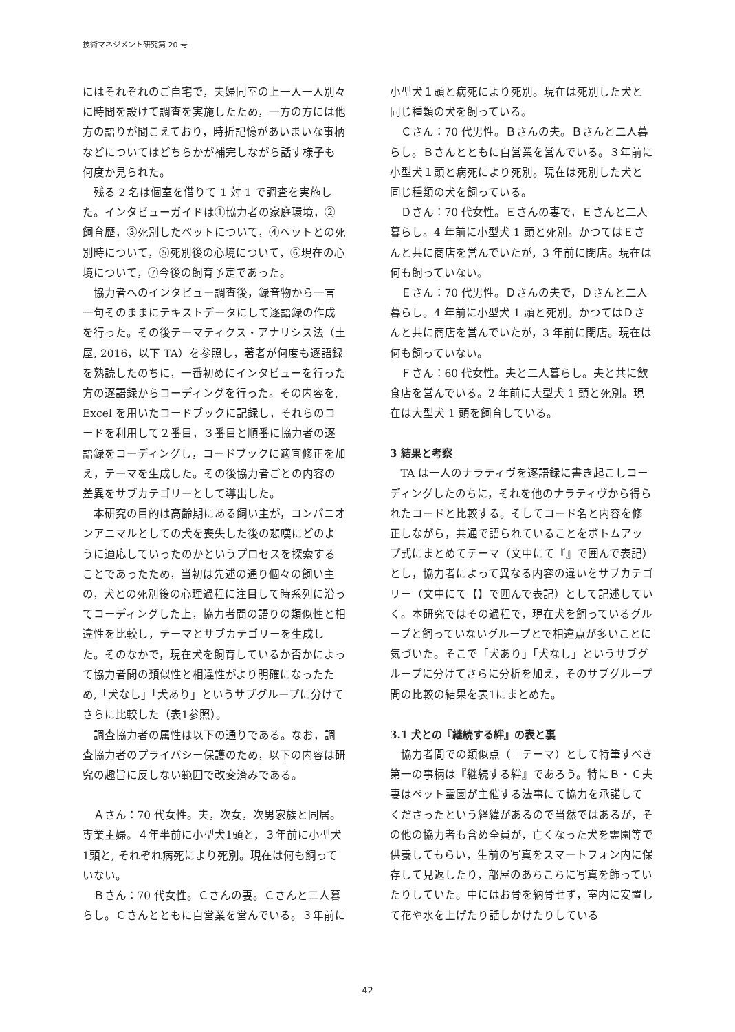技術マネジメント研究第 20 号
にはそれぞれのご自宅で，夫婦同室の上一人一人別々に時間を設けて調査を実施したため，一方の方には他方の語りが聞こえており，時折記憶があいまいな事柄などについてはどちらかが補完しながら話す様子も何度か見られた。
残る 2 名は個室を借りて 1 対 1 で調査を実施した。インタビューガイドは①協力者の家庭環境，②飼育歴，③死別したペットについて，④ペットとの死別時について，⑤死別後の心境について，⑥現在の心境について，⑦今後の飼育予定であった。
協力者へのインタビュー調査後，録音物から一言一句そのままにテキストデータにして逐語録の作成を行った。その後テーマティクス・アナリシス法（土屋, 2016，以下 TA）を参照し，著者が何度も逐語録を熟読したのちに，一番初めにインタビューを行った方の逐語録からコーディングを行った。その内容を, Excel を用いたコードブックに記録し，それらのコードを利用して２番目，３番目と順番に協力者の逐語録をコーディングし，コードブックに適宜修正を加え，テーマを生成した。その後協力者ごとの内容の差異をサブカテゴリーとして導出した。
本研究の目的は高齢期にある飼い主が，コンパニオンアニマルとしての犬を喪失した後の悲嘆にどのように適応していったのかというプロセスを探索することであったため，当初は先述の通り個々の飼い主の，犬との死別後の心理過程に注目して時系列に沿ってコーディングした上，協力者間の語りの類似性と相違性を比較し，テーマとサブカテゴリーを生成した。そのなかで，現在犬を飼育しているか否かによって協力者間の類似性と相違性がより明確になったため,「犬なし」「犬あり」というサブグループに分けてさらに比較した（表1参照）。
調査協力者の属性は以下の通りである。なお，調査協力者のプライバシー保護のため，以下の内容は研究の趣旨に反しない範囲で改変済みである。
Ａさん：70 代女性。夫，次女，次男家族と同居。専業主婦。４年半前に小型犬1頭と，３年前に小型犬1頭と, それぞれ病死により死別。現在は何も飼っていない。
Ｂさん：70 代女性。Ｃさんの妻。Ｃさんと二人暮らし。Ｃさんとともに自営業を営んでいる。３年前に
小型犬１頭と病死により死別。現在は死別した犬と同じ種類の犬を飼っている。
Ｃさん：70 代男性。Ｂさんの夫。Ｂさんと二人暮らし。Ｂさんとともに自営業を営んでいる。３年前に小型犬１頭と病死により死別。現在は死別した犬と同じ種類の犬を飼っている。
Ｄさん：70 代女性。Ｅさんの妻で，Ｅさんと二人暮らし。4 年前に小型犬 1 頭と死別。かつてはＥさんと共に商店を営んでいたが，3 年前に閉店。現在は何も飼っていない。
Ｅさん：70 代男性。Ｄさんの夫で，Ｄさんと二人暮らし。4 年前に小型犬 1 頭と死別。かつてはＤさんと共に商店を営んでいたが，3 年前に閉店。現在は何も飼っていない。
Ｆさん：60 代女性。夫と二人暮らし。夫と共に飲食店を営んでいる。2 年前に大型犬 1 頭と死別。現在は大型犬 1 頭を飼育している。
3 結果と考察
TA は一人のナラティヴを逐語録に書き起こしコーディングしたのちに，それを他のナラティヴから得られたコードと比較する。そしてコード名と内容を修正しながら，共通で語られていることをボトムアップ式にまとめてテーマ（文中にて『』で囲んで表記）とし，協力者によって異なる内容の違いをサブカテゴリー（文中にて【】で囲んで表記）として記述していく。本研究ではその過程で，現在犬を飼っているグループと飼っていないグループとで相違点が多いことに気づいた。そこで「犬あり」「犬なし」というサブグループに分けてさらに分析を加え，そのサブグループ間の比較の結果を表1にまとめた。
3.1 犬との『継続する絆』の表と裏
協力者間での類似点（＝テーマ）として特筆すべき第一の事柄は『継続する絆』であろう。特にＢ・Ｃ夫妻はペット霊園が主催する法事にて協力を承諾してくださったという経緯があるので当然ではあるが，その他の協力者も含め全員が，亡くなった犬を霊園等で供養してもらい，生前の写真をスマートフォン内に保存して見返したり，部屋のあちこちに写真を飾っていたりしていた。中にはお骨を納骨せず，室内に安置して花や水を上げたり話しかけたりしている
42